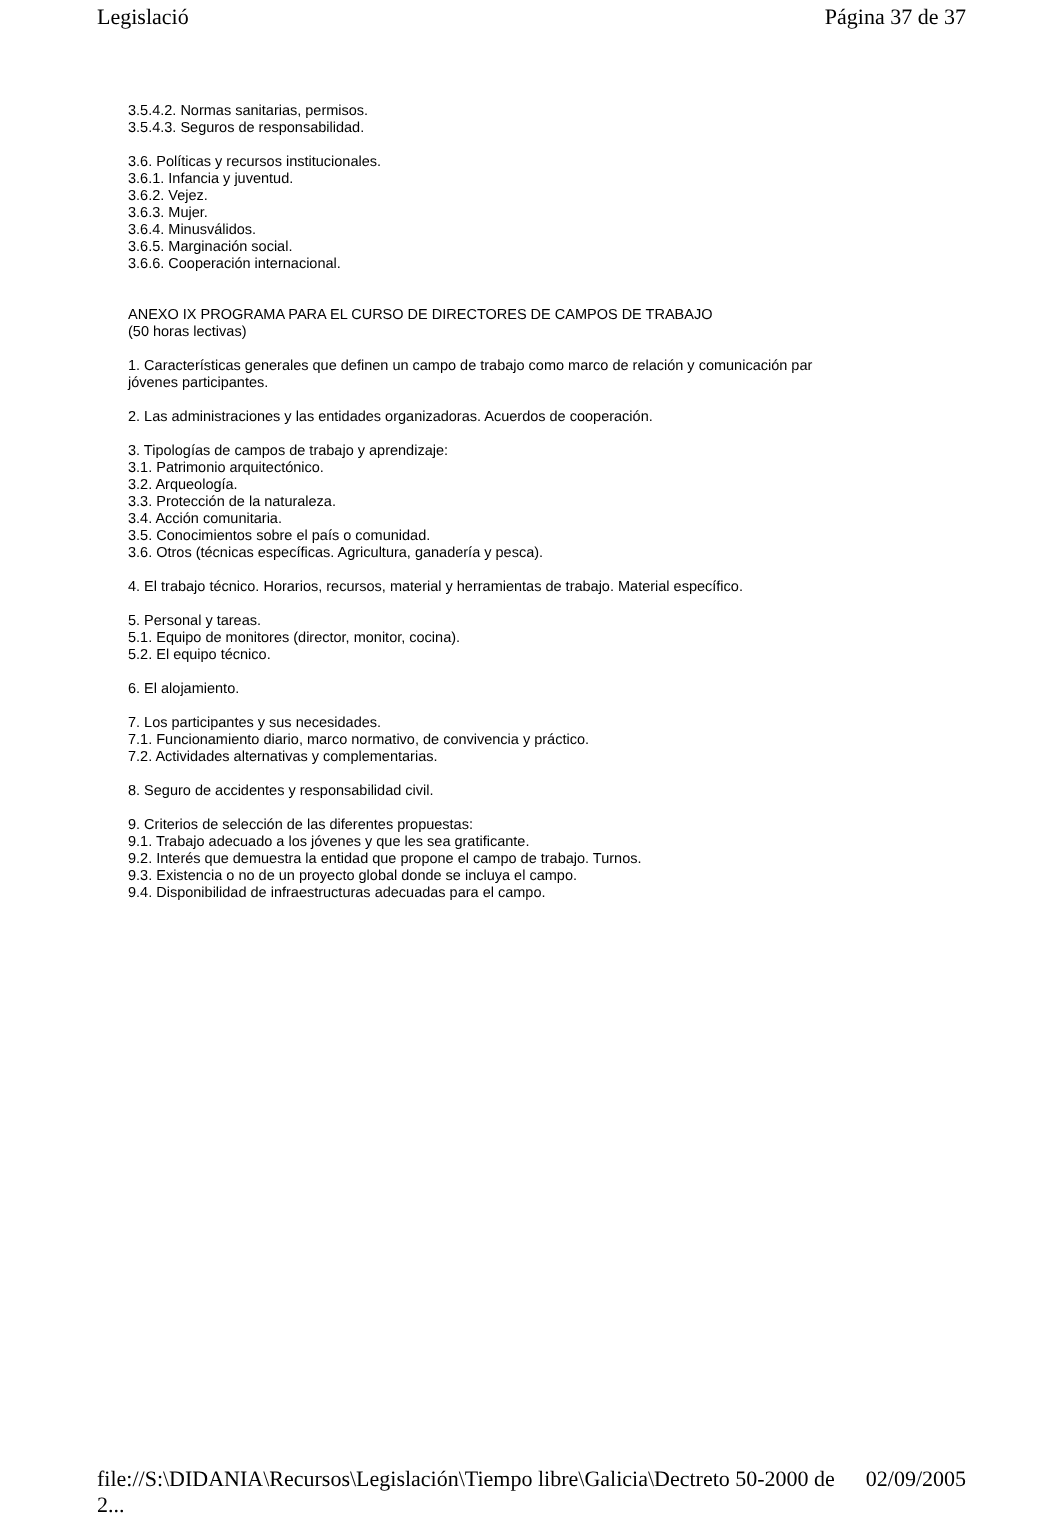Legislació Página 37 de 37
3.5.4.2. Normas sanitarias, permisos.
3.5.4.3. Seguros de responsabilidad.
3.6. Políticas y recursos institucionales.
3.6.1. Infancia y juventud.
3.6.2. Vejez.
3.6.3. Mujer.
3.6.4. Minusválidos.
3.6.5. Marginación social.
3.6.6. Cooperación internacional.
ANEXO IX PROGRAMA PARA EL CURSO DE DIRECTORES DE CAMPOS DE TRABAJO
(50 horas lectivas)
1. Características generales que definen un campo de trabajo como marco de relación y comunicación par
jóvenes participantes.
2. Las administraciones y las entidades organizadoras. Acuerdos de cooperación.
3. Tipologías de campos de trabajo y aprendizaje:
3.1. Patrimonio arquitectónico.
3.2. Arqueología.
3.3. Protección de la naturaleza.
3.4. Acción comunitaria.
3.5. Conocimientos sobre el país o comunidad.
3.6. Otros (técnicas específicas. Agricultura, ganadería y pesca).
4. El trabajo técnico. Horarios, recursos, material y herramientas de trabajo. Material específico.
5. Personal y tareas.
5.1. Equipo de monitores (director, monitor, cocina).
5.2. El equipo técnico.
6. El alojamiento.
7. Los participantes y sus necesidades.
7.1. Funcionamiento diario, marco normativo, de convivencia y práctico.
7.2. Actividades alternativas y complementarias.
8. Seguro de accidentes y responsabilidad civil.
9. Criterios de selección de las diferentes propuestas:
9.1. Trabajo adecuado a los jóvenes y que les sea gratificante.
9.2. Interés que demuestra la entidad que propone el campo de trabajo. Turnos.
9.3. Existencia o no de un proyecto global donde se incluya el campo.
9.4. Disponibilidad de infraestructuras adecuadas para el campo.
file://S:\DIDANIA\Recursos\Legislación\Tiempo libre\Galicia\Dectreto 50-2000 de 2... 02/09/2005